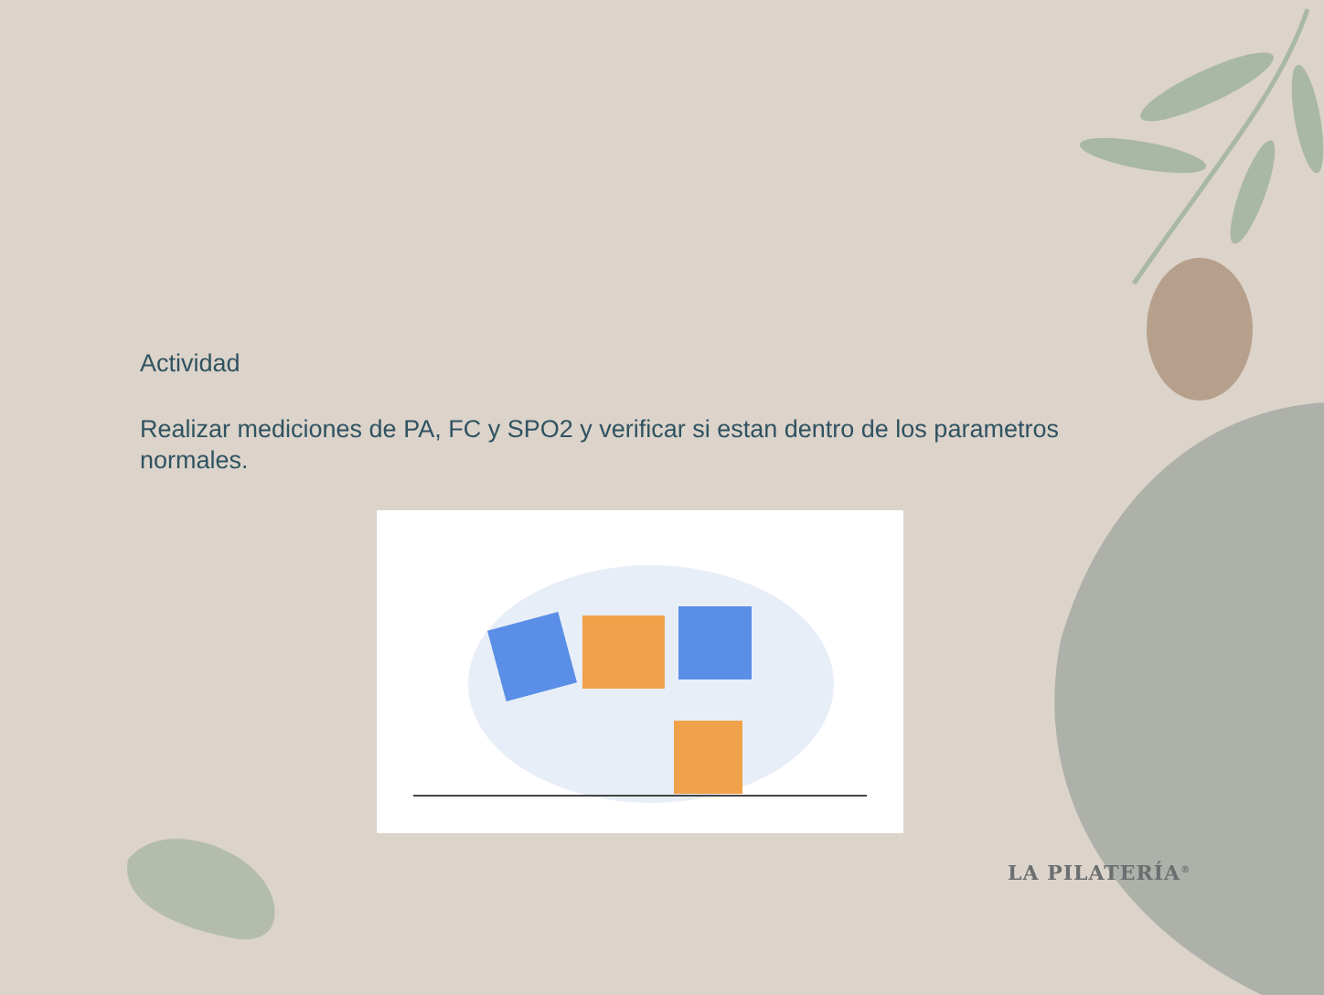Actividad
Realizar mediciones de PA, FC y SPO2 y verificar si estan dentro de los parametros normales.
LA PILATERÍA<sup>®</sup>